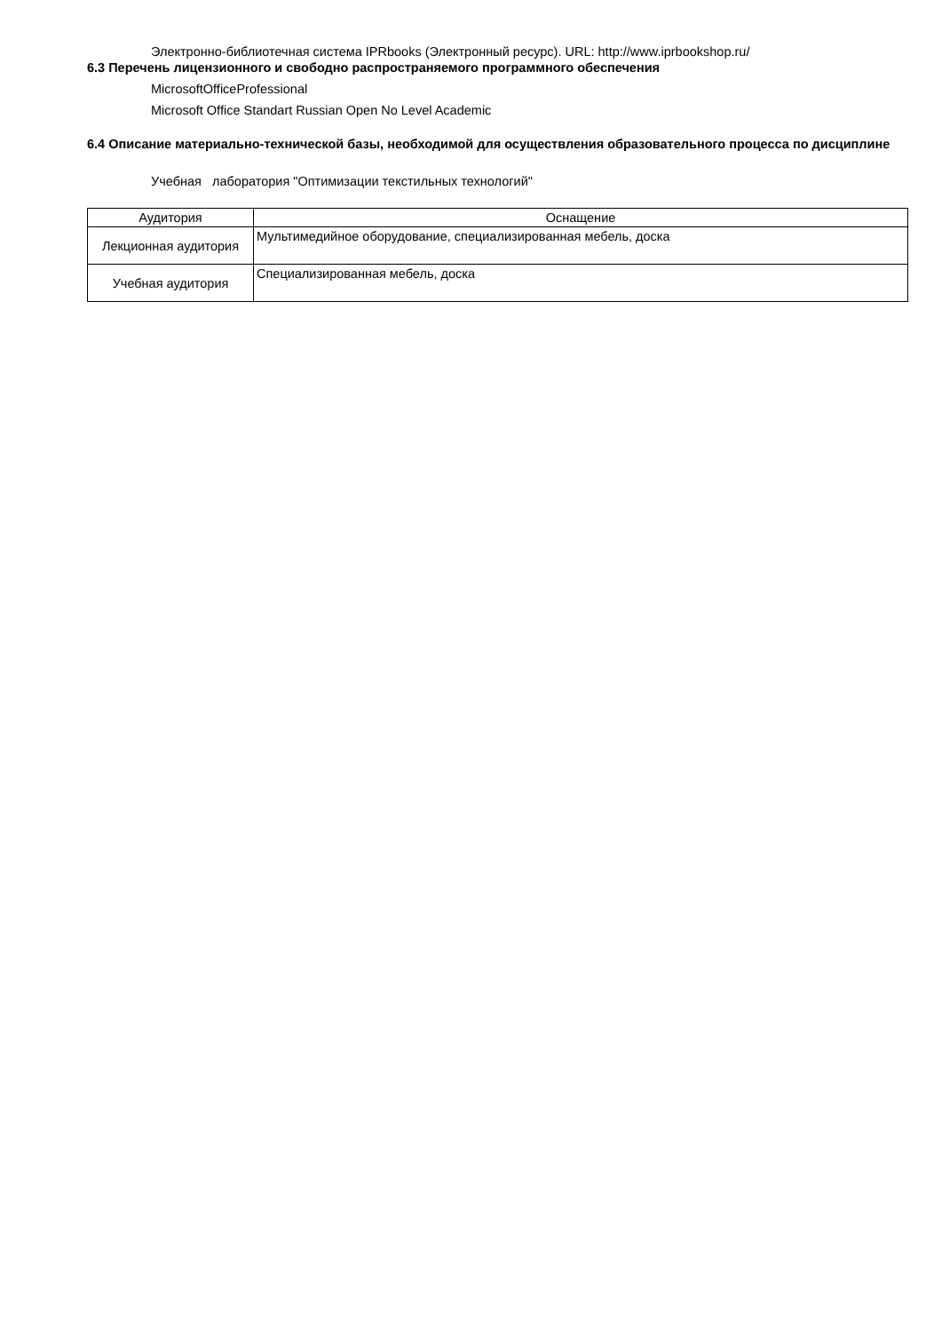Электронно-библиотечная система IPRbooks (Электронный ресурс). URL: http://www.iprbookshop.ru/
6.3 Перечень лицензионного и свободно распространяемого программного обеспечения
MicrosoftOfficeProfessional
Microsoft Office Standart Russian Open No Level Academic
6.4 Описание материально-технической базы, необходимой для осуществления образовательного процесса по дисциплине
Учебная лаборатория "Оптимизации текстильных технологий"
| Аудитория | Оснащение |
| --- | --- |
| Лекционная аудитория | Мультимедийное оборудование, специализированная мебель, доска |
| Учебная аудитория | Специализированная мебель, доска |